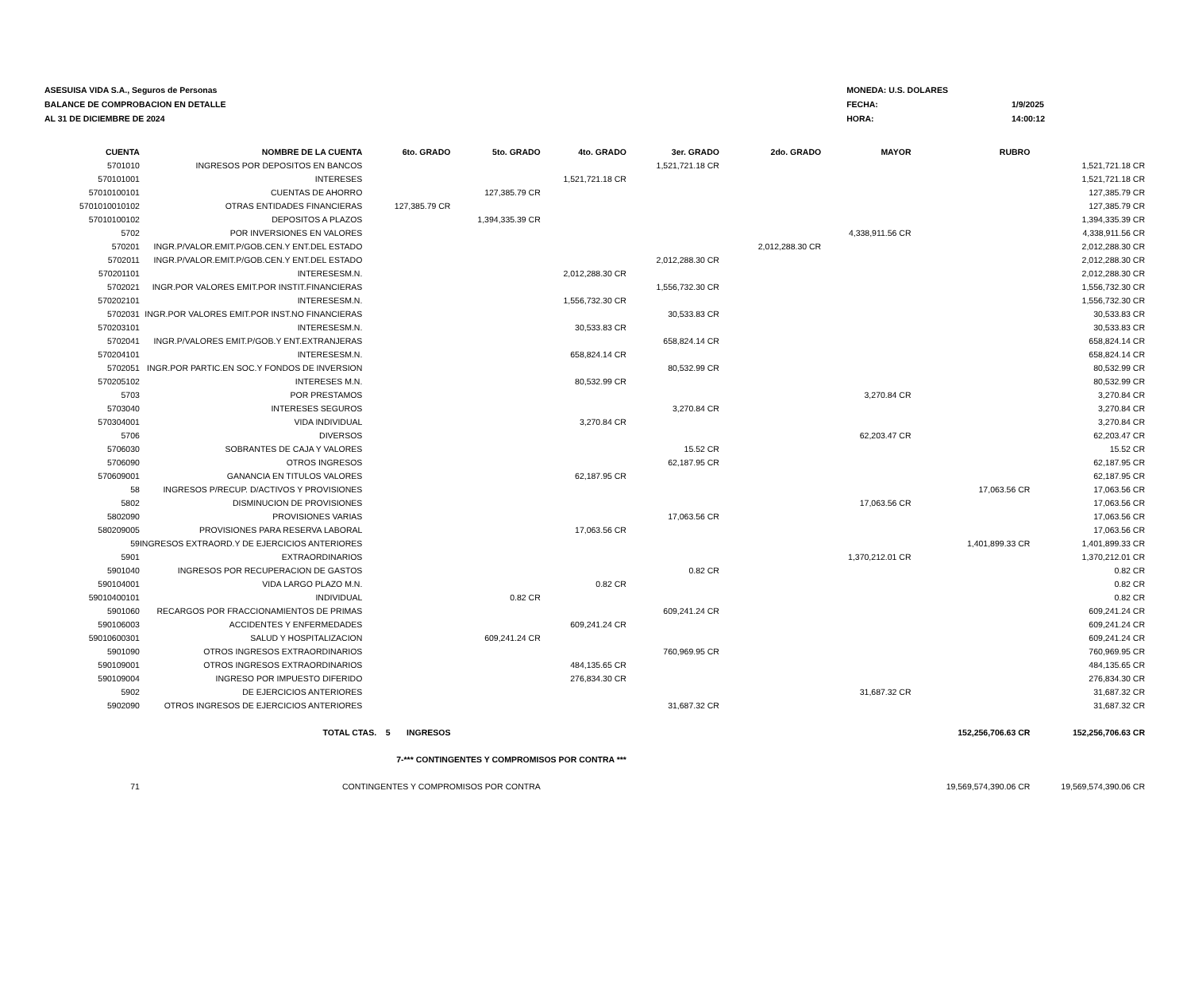ASESUISA VIDA S.A., Seguros de Personas
BALANCE DE COMPROBACION EN DETALLE
AL 31 DE DICIEMBRE DE 2024
| MONEDA: U.S. DOLARES | |
| FECHA: | 1/9/2025 |
| HORA: | 14:00:12 |
| CUENTA | NOMBRE DE LA CUENTA | 6to. GRADO | 5to. GRADO | 4to. GRADO | 3er. GRADO | 2do. GRADO | MAYOR | RUBRO | |
| --- | --- | --- | --- | --- | --- | --- | --- | --- | --- |
| 5701010 | INGRESOS POR DEPOSITOS EN BANCOS | | | | 1,521,721.18 CR | | | | 1,521,721.18 CR |
| 570101001 | INTERESES | | | 1,521,721.18 CR | | | | | 1,521,721.18 CR |
| 57010100101 | CUENTAS DE AHORRO | | 127,385.79 CR | | | | | | 127,385.79 CR |
| 5701010010102 | OTRAS ENTIDADES FINANCIERAS | 127,385.79 CR | | | | | | | 127,385.79 CR |
| 57010100102 | DEPOSITOS A PLAZOS | | 1,394,335.39 CR | | | | | | 1,394,335.39 CR |
| 5702 | POR INVERSIONES EN VALORES | | | | | | 4,338,911.56 CR | | 4,338,911.56 CR |
| 570201 | INGR.P/VALOR.EMIT.P/GOB.CEN.Y ENT.DEL ESTADO | | | | | 2,012,288.30 CR | | | 2,012,288.30 CR |
| 5702011 | INGR.P/VALOR.EMIT.P/GOB.CEN.Y ENT.DEL ESTADO | | | | 2,012,288.30 CR | | | | 2,012,288.30 CR |
| 570201101 | INTERESESM.N. | | | 2,012,288.30 CR | | | | | 2,012,288.30 CR |
| 5702021 | INGR.POR VALORES EMIT.POR INSTIT.FINANCIERAS | | | | 1,556,732.30 CR | | | | 1,556,732.30 CR |
| 570202101 | INTERESESM.N. | | | 1,556,732.30 CR | | | | | 1,556,732.30 CR |
| 5702031 | INGR.POR VALORES EMIT.POR INST.NO FINANCIERAS | | | | 30,533.83 CR | | | | 30,533.83 CR |
| 570203101 | INTERESESM.N. | | | 30,533.83 CR | | | | | 30,533.83 CR |
| 5702041 | INGR.P/VALORES EMIT.P/GOB.Y ENT.EXTRANJERAS | | | | 658,824.14 CR | | | | 658,824.14 CR |
| 570204101 | INTERESESM.N. | | | 658,824.14 CR | | | | | 658,824.14 CR |
| 5702051 | INGR.POR PARTIC.EN SOC.Y FONDOS DE INVERSION | | | | 80,532.99 CR | | | | 80,532.99 CR |
| 570205102 | INTERESES M.N. | | | 80,532.99 CR | | | | | 80,532.99 CR |
| 5703 | POR PRESTAMOS | | | | | | 3,270.84 CR | | 3,270.84 CR |
| 5703040 | INTERESES SEGUROS | | | | 3,270.84 CR | | | | 3,270.84 CR |
| 570304001 | VIDA INDIVIDUAL | | | 3,270.84 CR | | | | | 3,270.84 CR |
| 5706 | DIVERSOS | | | | | | 62,203.47 CR | | 62,203.47 CR |
| 5706030 | SOBRANTES DE CAJA Y VALORES | | | | 15.52 CR | | | | 15.52 CR |
| 5706090 | OTROS INGRESOS | | | | 62,187.95 CR | | | | 62,187.95 CR |
| 570609001 | GANANCIA EN TITULOS VALORES | | | 62,187.95 CR | | | | | 62,187.95 CR |
| 58 | INGRESOS P/RECUP. D/ACTIVOS Y PROVISIONES | | | | | | | 17,063.56 CR | 17,063.56 CR |
| 5802 | DISMINUCION DE PROVISIONES | | | | | | 17,063.56 CR | | 17,063.56 CR |
| 5802090 | PROVISIONES VARIAS | | | | 17,063.56 CR | | | | 17,063.56 CR |
| 580209005 | PROVISIONES PARA RESERVA LABORAL | | | 17,063.56 CR | | | | | 17,063.56 CR |
| 59 | INGRESOS EXTRAORD.Y DE EJERCICIOS ANTERIORES | | | | | | | 1,401,899.33 CR | 1,401,899.33 CR |
| 5901 | EXTRAORDINARIOS | | | | | | 1,370,212.01 CR | | 1,370,212.01 CR |
| 5901040 | INGRESOS POR RECUPERACION DE GASTOS | | | | 0.82 CR | | | | 0.82 CR |
| 590104001 | VIDA LARGO PLAZO M.N. | | | 0.82 CR | | | | | 0.82 CR |
| 59010400101 | INDIVIDUAL | | 0.82 CR | | | | | | 0.82 CR |
| 5901060 | RECARGOS POR FRACCIONAMIENTOS DE PRIMAS | | | | 609,241.24 CR | | | | 609,241.24 CR |
| 590106003 | ACCIDENTES Y ENFERMEDADES | | | 609,241.24 CR | | | | | 609,241.24 CR |
| 59010600301 | SALUD Y HOSPITALIZACION | | 609,241.24 CR | | | | | | 609,241.24 CR |
| 5901090 | OTROS INGRESOS EXTRAORDINARIOS | | | | 760,969.95 CR | | | | 760,969.95 CR |
| 590109001 | OTROS INGRESOS EXTRAORDINARIOS | | | 484,135.65 CR | | | | | 484,135.65 CR |
| 590109004 | INGRESO POR IMPUESTO DIFERIDO | | | 276,834.30 CR | | | | | 276,834.30 CR |
| 5902 | DE EJERCICIOS ANTERIORES | | | | | | 31,687.32 CR | | 31,687.32 CR |
| 5902090 | OTROS INGRESOS DE EJERCICIOS ANTERIORES | | | | 31,687.32 CR | | | | 31,687.32 CR |
| | TOTAL CTAS. 5 INGRESOS | | | | | | | 152,256,706.63 CR | 152,256,706.63 CR |
| | 7-*** CONTINGENTES Y COMPROMISOS POR CONTRA *** | | | | | | | | |
| 71 | CONTINGENTES Y COMPROMISOS POR CONTRA | | | | | | | 19,569,574,390.06 CR | 19,569,574,390.06 CR |